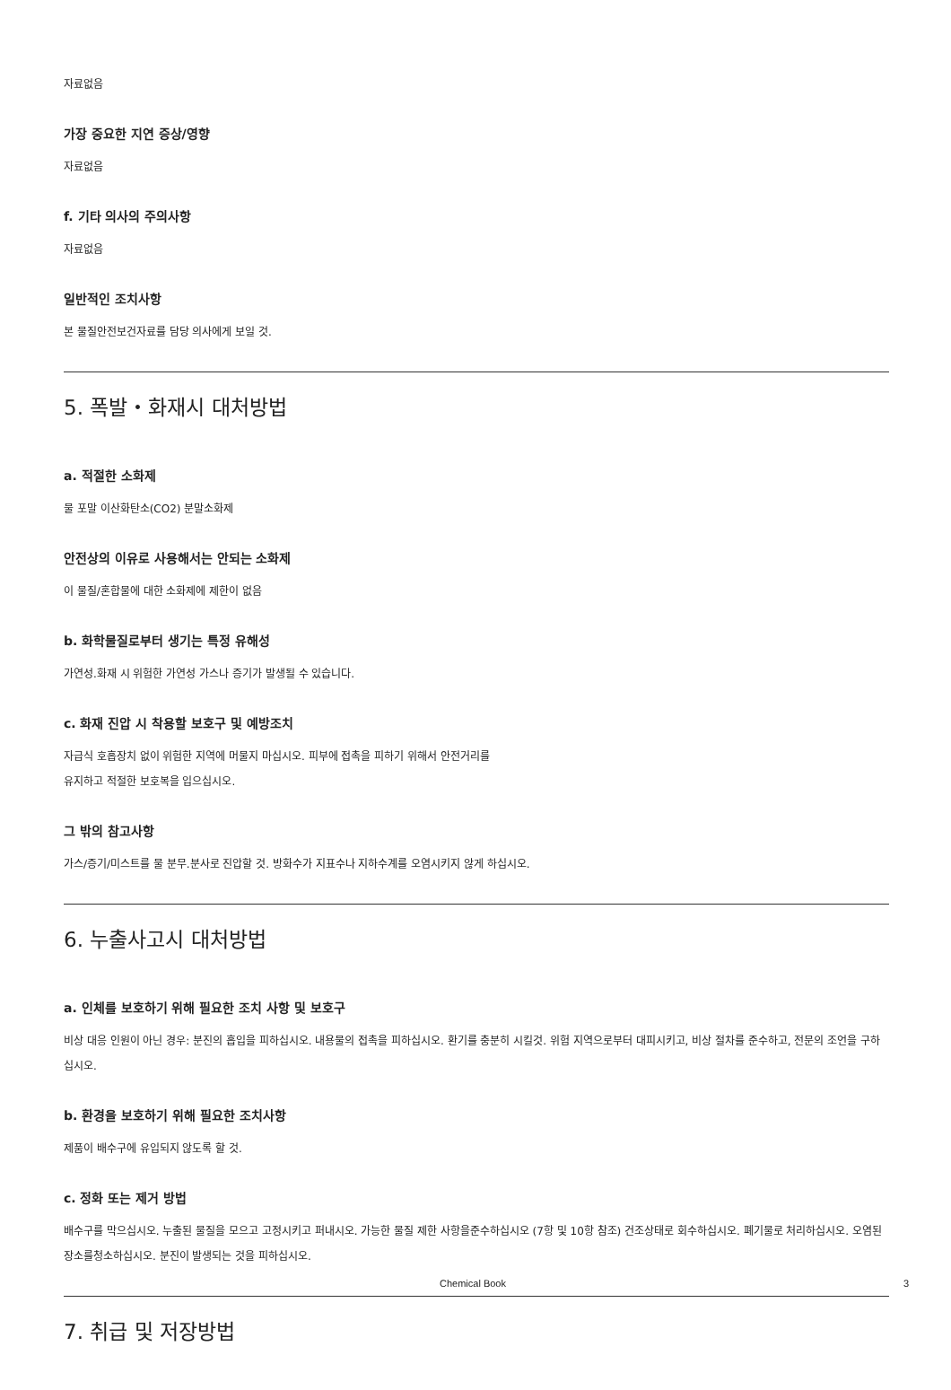자료없음
가장 중요한 지연 증상/영향
자료없음
f. 기타 의사의 주의사항
자료없음
일반적인 조치사항
본 물질안전보건자료를 담당 의사에게 보일 것.
5. 폭발・화재시 대처방법
a. 적절한 소화제
물 포말 이산화탄소(CO2) 분말소화제
안전상의 이유로 사용해서는 안되는 소화제
이 물질/혼합물에 대한 소화제에 제한이 없음
b. 화학물질로부터 생기는 특정 유해성
가연성.화재 시 위험한 가연성 가스나 증기가 발생될 수 있습니다.
c. 화재 진압 시 착용할 보호구 및 예방조치
자급식 호흡장치 없이 위험한 지역에 머물지 마십시오. 피부에 접촉을 피하기 위해서 안전거리를
유지하고 적절한 보호복을 입으십시오.
그 밖의 참고사항
가스/증기/미스트를 물 분무.분사로 진압할 것. 방화수가 지표수나 지하수계를 오염시키지 않게 하십시오.
6. 누출사고시 대처방법
a. 인체를 보호하기 위해 필요한 조치 사항 및 보호구
비상 대응 인원이 아닌 경우: 분진의 흡입을 피하십시오. 내용물의 접촉을 피하십시오. 환기를 충분히 시킬것. 위험 지역으로부터 대피시키고, 비상 절차를 준수하고, 전문의 조언을 구하십시오.
b. 환경을 보호하기 위해 필요한 조치사항
제품이 배수구에 유입되지 않도록 할 것.
c. 정화 또는 제거 방법
배수구를 막으십시오. 누출된 물질을 모으고 고정시키고 퍼내시오. 가능한 물질 제한 사항을준수하십시오 (7항 및 10항 참조) 건조상태로 회수하십시오. 폐기물로 처리하십시오. 오염된 장소를청소하십시오. 분진이 발생되는 것을 피하십시오.
7. 취급 및 저장방법
Chemical Book 3